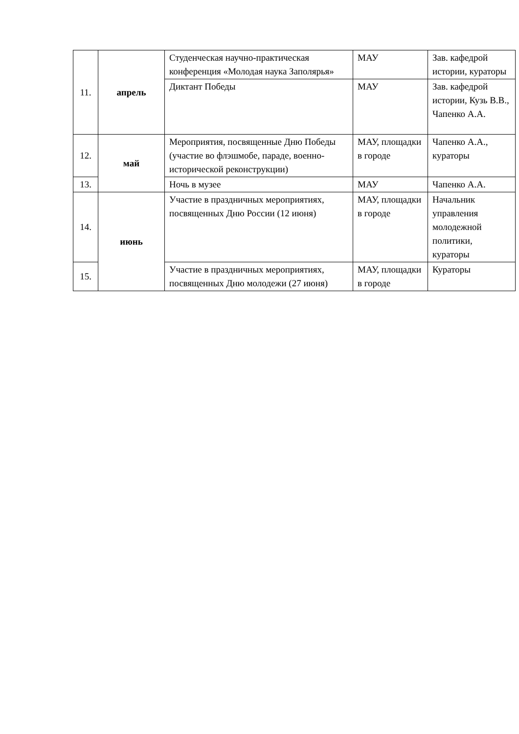| 11. | апрель | Студенческая научно-практическая конференция «Молодая наука Заполярья» | МАУ | Зав. кафедрой истории, кураторы |
| | | Диктант Победы | МАУ | Зав. кафедрой истории, Кузь В.В., Чапенко А.А. |
| 12. | май | Мероприятия, посвященные Дню Победы (участие во флэшмобе, параде, военно-исторической реконструкции) | МАУ, площадки в городе | Чапенко А.А., кураторы |
| 13. | | Ночь в музее | МАУ | Чапенко А.А. |
| 14. | июнь | Участие в праздничных мероприятиях, посвященных Дню России (12 июня) | МАУ, площадки в городе | Начальник управления молодежной политики, кураторы |
| 15. | | Участие в праздничных мероприятиях, посвященных Дню молодежи (27 июня) | МАУ, площадки в городе | Кураторы |